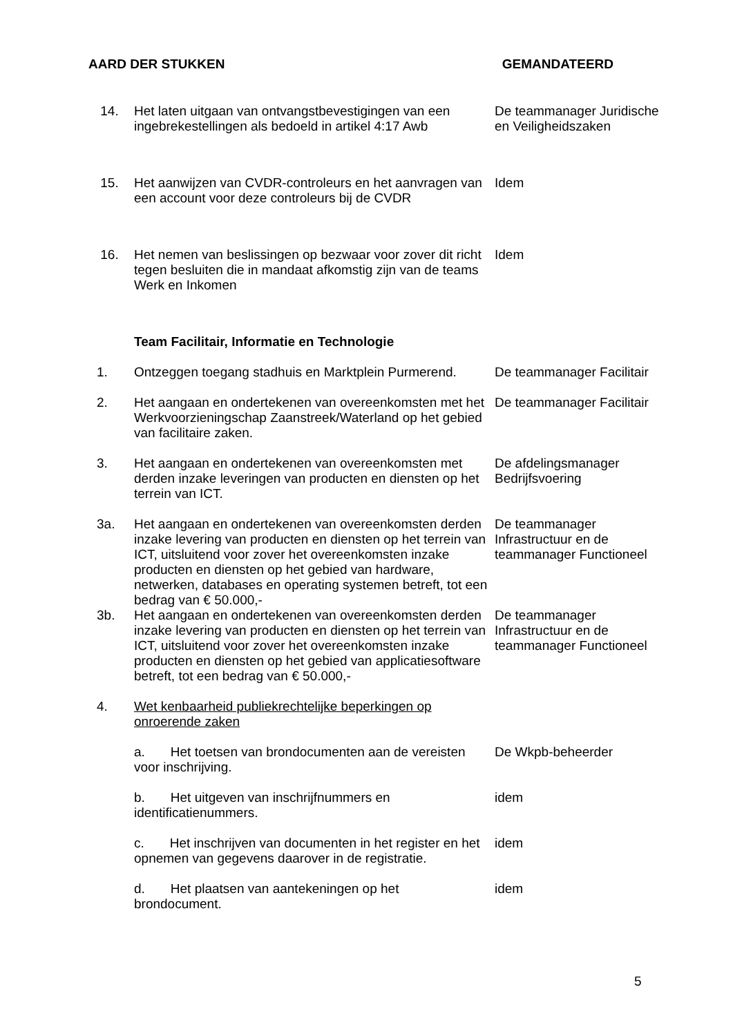AARD DER STUKKEN GEMANDATEERD
| 14. | Het laten uitgaan van ontvangstbevestigingen van een ingebrekestellingen als bedoeld in artikel 4:17 Awb | De teammanager Juridische en Veiligheidszaken |
| 15. | Het aanwijzen van CVDR-controleurs en het aanvragen van een account voor deze controleurs bij de CVDR | Idem |
| 16. | Het nemen van beslissingen op bezwaar voor zover dit richt tegen besluiten die in mandaat afkomstig zijn van de teams Werk en Inkomen | Idem |
| | Team Facilitair, Informatie en Technologie | |
| 1. | Ontzeggen toegang stadhuis en Marktplein Purmerend. | De teammanager Facilitair |
| 2. | Het aangaan en ondertekenen van overeenkomsten met het Werkvoorzieningschap Zaanstreek/Waterland op het gebied van facilitaire zaken. | De teammanager Facilitair |
| 3. | Het aangaan en ondertekenen van overeenkomsten met derden inzake leveringen van producten en diensten op het terrein van ICT. | De afdelingsmanager Bedrijfsvoering |
| 3a. | Het aangaan en ondertekenen van overeenkomsten derden inzake levering van producten en diensten op het terrein van ICT, uitsluitend voor zover het overeenkomsten inzake producten en diensten op het gebied van hardware, netwerken, databases en operating systemen betreft, tot een bedrag van € 50.000,- | De teammanager Infrastructuur en de teammanager Functioneel |
| 3b. | Het aangaan en ondertekenen van overeenkomsten derden inzake levering van producten en diensten op het terrein van ICT, uitsluitend voor zover het overeenkomsten inzake producten en diensten op het gebied van applicatiesoftware betreft, tot een bedrag van € 50.000,- | De teammanager Infrastructuur en de teammanager Functioneel |
| 4. | Wet kenbaarheid publiekrechtelijke beperkingen op onroerende zaken | |
| | a. Het toetsen van brondocumenten aan de vereisten voor inschrijving. | De Wkpb-beheerder |
| | b. Het uitgeven van inschrijfnummers en identificatienummers. | idem |
| | c. Het inschrijven van documenten in het register en het opnemen van gegevens daarover in de registratie. | idem |
| | d. Het plaatsen van aantekeningen op het brondocument. | idem |
5